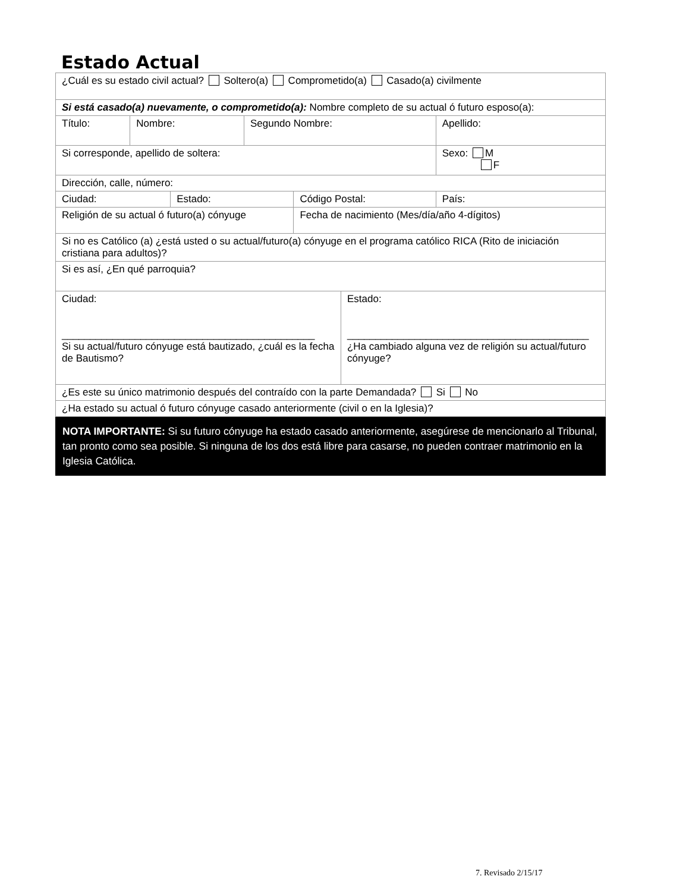Estado Actual
| ¿Cuál es su estado civil actual? Soltero(a) Comprometido(a) Casado(a) civilmente | | | | | | | |
| Si está casado(a) nuevamente, o comprometido(a): Nombre completo de su actual ó futuro esposo(a): | | | | | | | |
| Título: | Nombre: | | Segundo Nombre: | | | Apellido: | |
| Si corresponde, apellido de soltera: | | | | | | Sexo: M F | |
| Dirección, calle, número: | | | | | | | |
| Ciudad: | | Estado: | | Código Postal: | | | País: |
| Religión de su actual ó futuro(a) cónyuge | | | | Fecha de nacimiento (Mes/día/año 4-dígitos) | | | |
| Si no es Católico (a) ¿está usted o su actual/futuro(a) cónyuge en el programa católico RICA (Rito de iniciación cristiana para adultos)? | | | | | | | |
| Si es así, ¿En qué parroquia? | | | | | | | |
| Ciudad: _____________________________________________ Si su actual/futuro cónyuge está bautizado, ¿cuál es la fecha de Bautismo? | | | | | Estado: ___________________________________________ ¿Ha cambiado alguna vez de religión su actual/futuro cónyuge? | | |
| ¿Es este su único matrimonio después del contraído con la parte Demandada? Si No | | | | | | | |
| ¿Ha estado su actual ó futuro cónyuge casado anteriormente (civil o en la Iglesia)? | | | | | | | |
NOTA IMPORTANTE: Si su futuro cónyuge ha estado casado anteriormente, asegúrese de mencionarlo al Tribunal, tan pronto como sea posible. Si ninguna de los dos está libre para casarse, no pueden contraer matrimonio en la Iglesia Católica.
7. Revisado 2/15/17